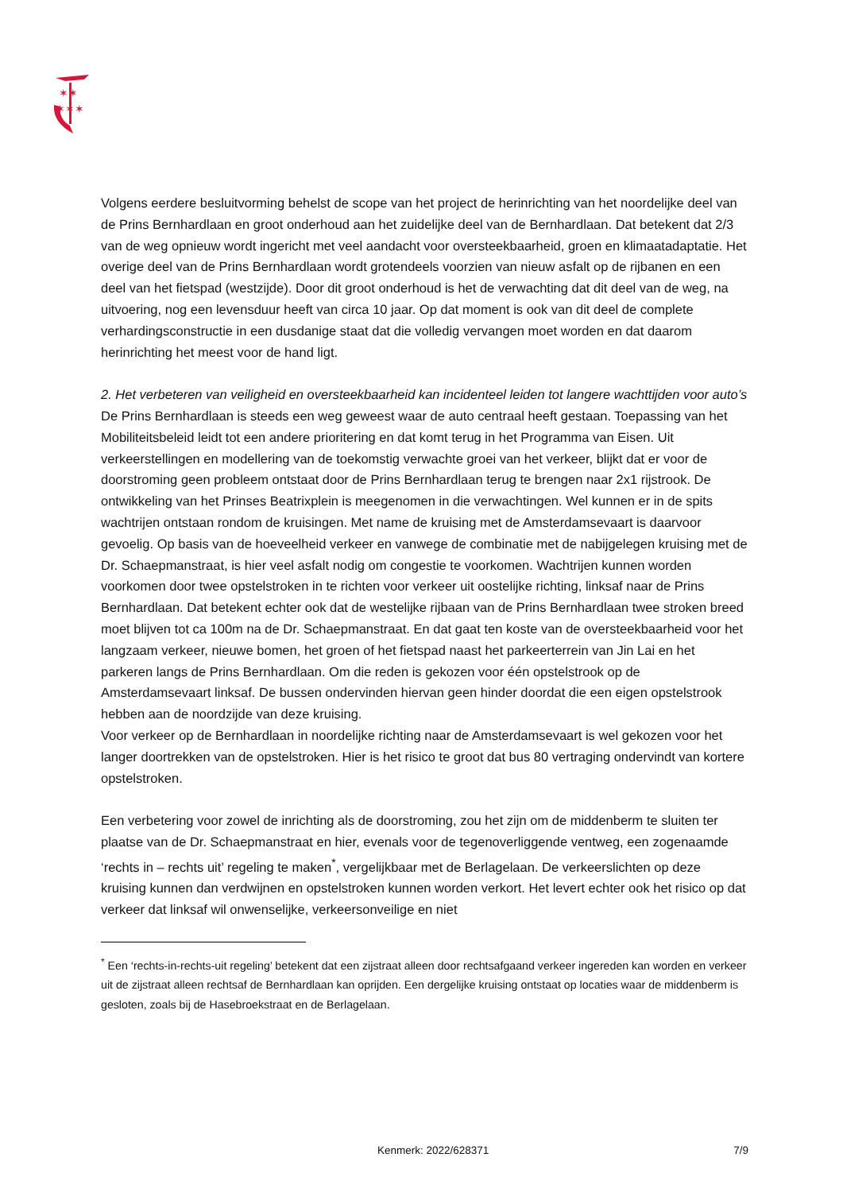✶✶
✶✶✶
Volgens eerdere besluitvorming behelst de scope van het project de herinrichting van het noordelijke deel van de Prins Bernhardlaan en groot onderhoud aan het zuidelijke deel van de Bernhardlaan. Dat betekent dat 2/3 van de weg opnieuw wordt ingericht met veel aandacht voor oversteekbaarheid, groen en klimaatadaptatie. Het overige deel van de Prins Bernhardlaan wordt grotendeels voorzien van nieuw asfalt op de rijbanen en een deel van het fietspad (westzijde). Door dit groot onderhoud is het de verwachting dat dit deel van de weg, na uitvoering, nog een levensduur heeft van circa 10 jaar. Op dat moment is ook van dit deel de complete verhardingsconstructie in een dusdanige staat dat die volledig vervangen moet worden en dat daarom herinrichting het meest voor de hand ligt.
2. Het verbeteren van veiligheid en oversteekbaarheid kan incidenteel leiden tot langere wachttijden voor auto’s
De Prins Bernhardlaan is steeds een weg geweest waar de auto centraal heeft gestaan. Toepassing van het Mobiliteitsbeleid leidt tot een andere prioritering en dat komt terug in het Programma van Eisen. Uit verkeerstellingen en modellering van de toekomstig verwachte groei van het verkeer, blijkt dat er voor de doorstroming geen probleem ontstaat door de Prins Bernhardlaan terug te brengen naar 2x1 rijstrook. De ontwikkeling van het Prinses Beatrixplein is meegenomen in die verwachtingen. Wel kunnen er in de spits wachtrijen ontstaan rondom de kruisingen. Met name de kruising met de Amsterdamsevaart is daarvoor gevoelig. Op basis van de hoeveelheid verkeer en vanwege de combinatie met de nabijgelegen kruising met de Dr. Schaepmanstraat, is hier veel asfalt nodig om congestie te voorkomen. Wachtrijen kunnen worden voorkomen door twee opstelstroken in te richten voor verkeer uit oostelijke richting, linksaf naar de Prins Bernhardlaan. Dat betekent echter ook dat de westelijke rijbaan van de Prins Bernhardlaan twee stroken breed moet blijven tot ca 100m na de Dr. Schaepmanstraat. En dat gaat ten koste van de oversteekbaarheid voor het langzaam verkeer, nieuwe bomen, het groen of het fietspad naast het parkeerterrein van Jin Lai en het parkeren langs de Prins Bernhardlaan. Om die reden is gekozen voor één opstelstrook op de Amsterdamsevaart linksaf. De bussen ondervinden hiervan geen hinder doordat die een eigen opstelstrook hebben aan de noordzijde van deze kruising.
Voor verkeer op de Bernhardlaan in noordelijke richting naar de Amsterdamsevaart is wel gekozen voor het langer doortrekken van de opstelstroken. Hier is het risico te groot dat bus 80 vertraging ondervindt van kortere opstelstroken.
Een verbetering voor zowel de inrichting als de doorstroming, zou het zijn om de middenberm te sluiten ter plaatse van de Dr. Schaepmanstraat en hier, evenals voor de tegenoverliggende ventweg, een zogenaamde ‘rechts in – rechts uit’ regeling te maken<sup>*</sup>, vergelijkbaar met de Berlagelaan. De verkeerslichten op deze kruising kunnen dan verdwijnen en opstelstroken kunnen worden verkort. Het levert echter ook het risico op dat verkeer dat linksaf wil onwenselijke, verkeersonveilige en niet
<sup>*</sup> Een ‘rechts-in-rechts-uit regeling’ betekent dat een zijstraat alleen door rechtsafgaand verkeer ingereden kan worden en verkeer uit de zijstraat alleen rechtsaf de Bernhardlaan kan oprijden. Een dergelijke kruising ontstaat op locaties waar de middenberm is gesloten, zoals bij de Hasebroekstraat en de Berlagelaan.
Kenmerk: 2022/628371 7/9